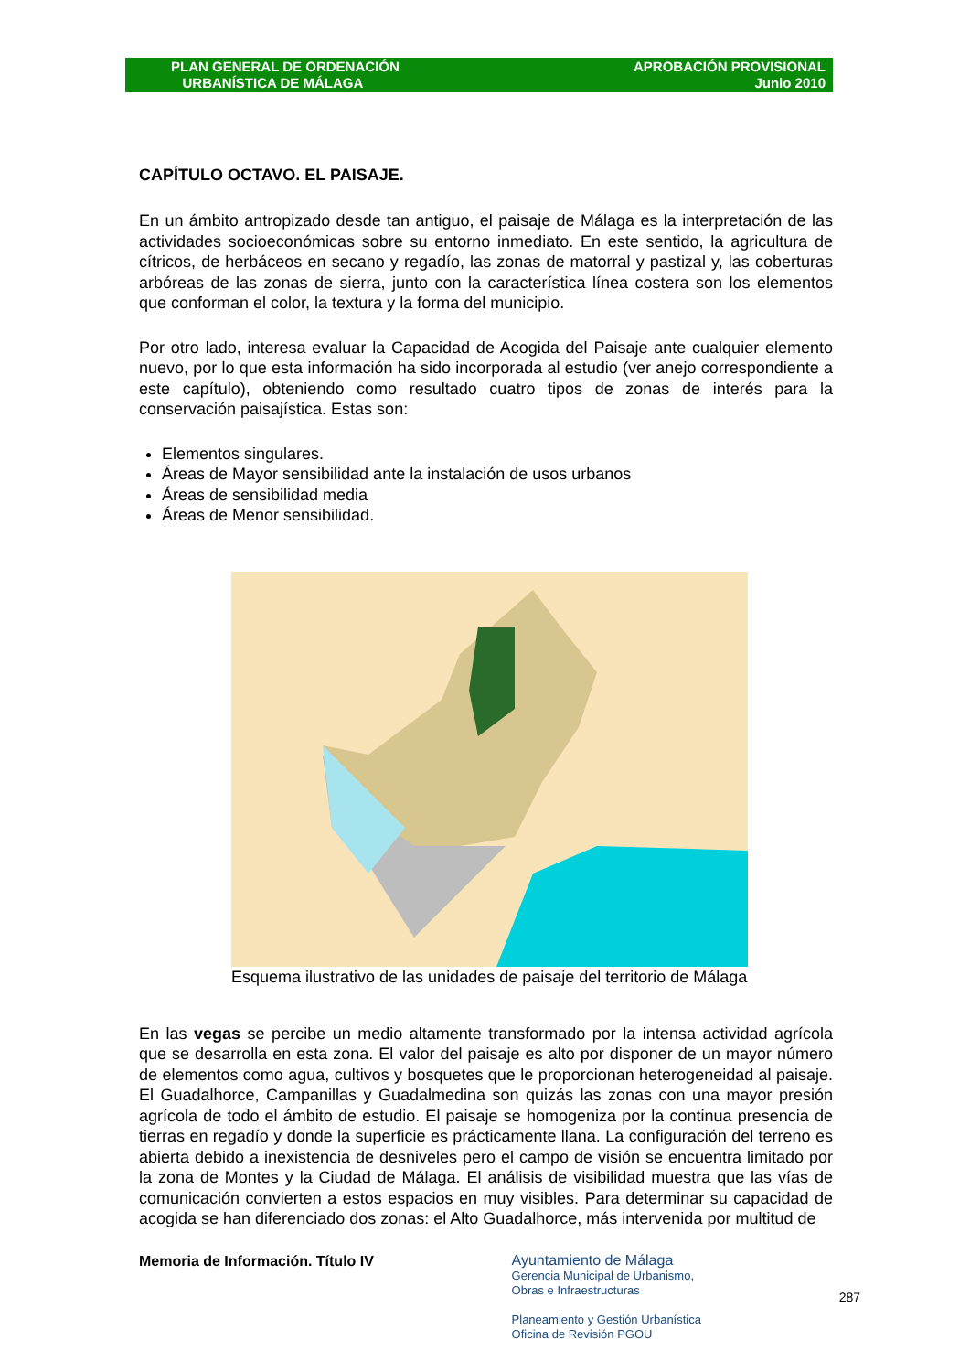PLAN GENERAL DE ORDENACIÓN
URBANÍSTICA DE MÁLAGA
APROBACIÓN PROVISIONAL
Junio 2010
CAPÍTULO OCTAVO. EL PAISAJE.
En un ámbito antropizado desde tan antiguo, el paisaje de Málaga es la interpretación de las actividades socioeconómicas sobre su entorno inmediato. En este sentido, la agricultura de cítricos, de herbáceos en secano y regadío, las zonas de matorral y pastizal y, las coberturas arbóreas de las zonas de sierra, junto con la característica línea costera son los elementos que conforman el color, la textura y la forma del municipio.
Por otro lado, interesa evaluar la Capacidad de Acogida del Paisaje ante cualquier elemento nuevo, por lo que esta información ha sido incorporada al estudio (ver anejo correspondiente a este capítulo), obteniendo como resultado cuatro tipos de zonas de interés para la conservación paisajística. Estas son:
Elementos singulares.
Áreas de Mayor sensibilidad ante la instalación de usos urbanos
Áreas de sensibilidad media
Áreas de Menor sensibilidad.
Esquema ilustrativo de las unidades de paisaje del territorio de Málaga
En las vegas se percibe un medio altamente transformado por la intensa actividad agrícola que se desarrolla en esta zona. El valor del paisaje es alto por disponer de un mayor número de elementos como agua, cultivos y bosquetes que le proporcionan heterogeneidad al paisaje. El Guadalhorce, Campanillas y Guadalmedina son quizás las zonas con una mayor presión agrícola de todo el ámbito de estudio. El paisaje se homogeniza por la continua presencia de tierras en regadío y donde la superficie es prácticamente llana. La configuración del terreno es abierta debido a inexistencia de desniveles pero el campo de visión se encuentra limitado por la zona de Montes y la Ciudad de Málaga. El análisis de visibilidad muestra que las vías de comunicación convierten a estos espacios en muy visibles. Para determinar su capacidad de acogida se han diferenciado dos zonas: el Alto Guadalhorce, más intervenida por multitud de
Memoria de Información. Título IV
Ayuntamiento de Málaga
Gerencia Municipal de Urbanismo,
Obras e Infraestructuras
Planeamiento y Gestión Urbanística
Oficina de Revisión PGOU
287